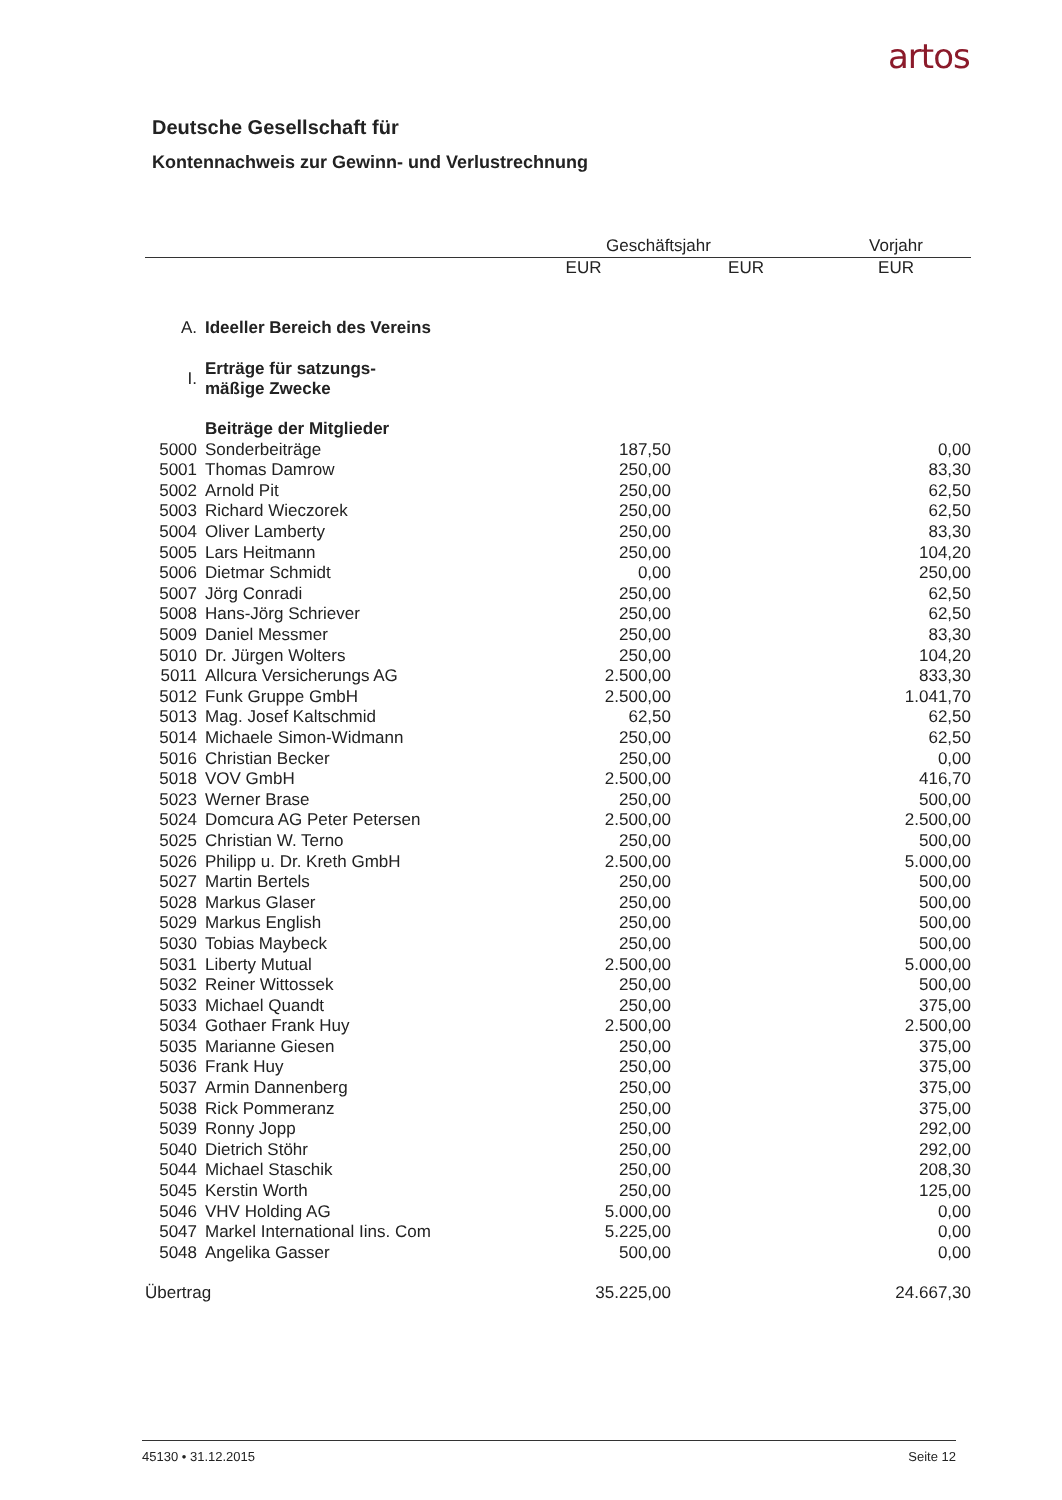artos
Deutsche Gesellschaft für
Kontennachweis zur Gewinn- und Verlustrechnung
| | | Geschäftsjahr | | Vorjahr |
| --- | --- | --- | --- | --- |
| | | EUR | EUR | EUR |
| A. | Ideeller Bereich des Vereins | | | |
| I. | Erträge für satzungs- mäßige Zwecke | | | |
| | Beiträge der Mitglieder | | | |
| 5000 | Sonderbeiträge | 187,50 | | 0,00 |
| 5001 | Thomas Damrow | 250,00 | | 83,30 |
| 5002 | Arnold Pit | 250,00 | | 62,50 |
| 5003 | Richard Wieczorek | 250,00 | | 62,50 |
| 5004 | Oliver Lamberty | 250,00 | | 83,30 |
| 5005 | Lars Heitmann | 250,00 | | 104,20 |
| 5006 | Dietmar Schmidt | 0,00 | | 250,00 |
| 5007 | Jörg Conradi | 250,00 | | 62,50 |
| 5008 | Hans-Jörg Schriever | 250,00 | | 62,50 |
| 5009 | Daniel Messmer | 250,00 | | 83,30 |
| 5010 | Dr. Jürgen Wolters | 250,00 | | 104,20 |
| 5011 | Allcura Versicherungs AG | 2.500,00 | | 833,30 |
| 5012 | Funk Gruppe GmbH | 2.500,00 | | 1.041,70 |
| 5013 | Mag. Josef Kaltschmid | 62,50 | | 62,50 |
| 5014 | Michaele Simon-Widmann | 250,00 | | 62,50 |
| 5016 | Christian Becker | 250,00 | | 0,00 |
| 5018 | VOV GmbH | 2.500,00 | | 416,70 |
| 5023 | Werner Brase | 250,00 | | 500,00 |
| 5024 | Domcura AG Peter Petersen | 2.500,00 | | 2.500,00 |
| 5025 | Christian W. Terno | 250,00 | | 500,00 |
| 5026 | Philipp u. Dr. Kreth GmbH | 2.500,00 | | 5.000,00 |
| 5027 | Martin Bertels | 250,00 | | 500,00 |
| 5028 | Markus Glaser | 250,00 | | 500,00 |
| 5029 | Markus English | 250,00 | | 500,00 |
| 5030 | Tobias Maybeck | 250,00 | | 500,00 |
| 5031 | Liberty Mutual | 2.500,00 | | 5.000,00 |
| 5032 | Reiner Wittossek | 250,00 | | 500,00 |
| 5033 | Michael Quandt | 250,00 | | 375,00 |
| 5034 | Gothaer Frank Huy | 2.500,00 | | 2.500,00 |
| 5035 | Marianne Giesen | 250,00 | | 375,00 |
| 5036 | Frank Huy | 250,00 | | 375,00 |
| 5037 | Armin Dannenberg | 250,00 | | 375,00 |
| 5038 | Rick Pommeranz | 250,00 | | 375,00 |
| 5039 | Ronny Jopp | 250,00 | | 292,00 |
| 5040 | Dietrich Stöhr | 250,00 | | 292,00 |
| 5044 | Michael Staschik | 250,00 | | 208,30 |
| 5045 | Kerstin Worth | 250,00 | | 125,00 |
| 5046 | VHV Holding AG | 5.000,00 | | 0,00 |
| 5047 | Markel International Iins. Com | 5.225,00 | | 0,00 |
| 5048 | Angelika Gasser | 500,00 | | 0,00 |
| Übertrag | | 35.225,00 | | 24.667,30 |
45130 • 31.12.2015 Seite 12